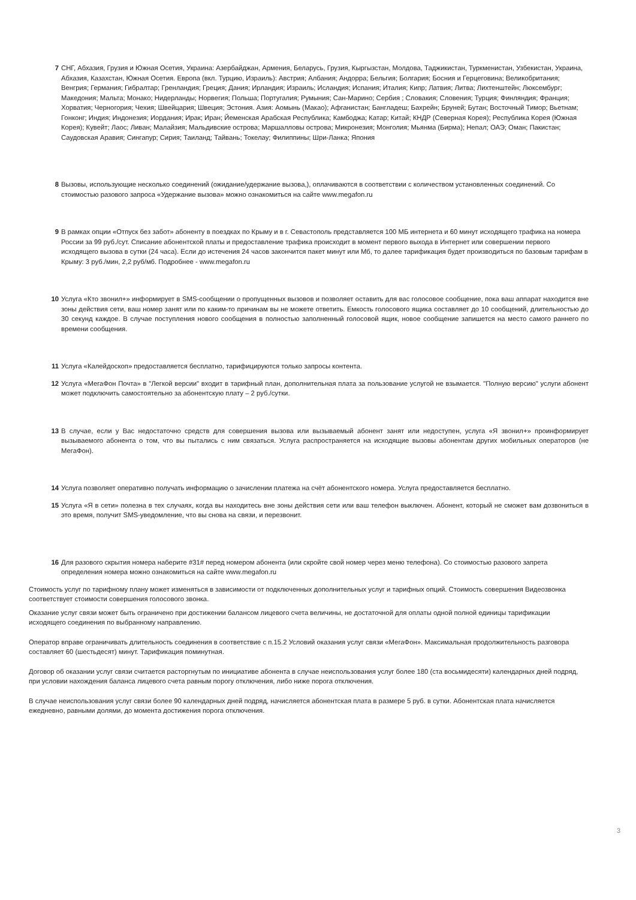7 СНГ, Абхазия, Грузия и Южная Осетия, Украина: Азербайджан, Армения, Беларусь, Грузия, Кыргызстан, Молдова, Таджикистан, Туркменистан, Узбекистан, Украина, Абхазия, Казахстан, Южная Осетия. Европа (вкл. Турцию, Израиль): Австрия; Албания; Андорра; Бельгия; Болгария; Босния и Герцеговина; Великобритания; Венгрия; Германия; Гибралтар; Гренландия; Греция; Дания; Ирландия; Израиль; Исландия; Испания; Италия; Кипр; Латвия; Литва; Лихтенштейн; Люксембург; Македония; Мальта; Монако; Нидерланды; Норвегия; Польша; Португалия; Румыния; Сан-Марино; Сербия ; Словакия; Словения; Турция; Финляндия; Франция; Хорватия; Черногория; Чехия; Швейцария; Швеция; Эстония. Азия: Аомынь (Макао); Афганистан; Бангладеш; Бахрейн; Бруней; Бутан; Восточный Тимор; Вьетнам; Гонконг; Индия; Индонезия; Иордания; Ирак; Иран; Йеменская Арабская Республика; Камбоджа; Катар; Китай; КНДР (Северная Корея); Республика Корея (Южная Корея); Кувейт; Лаос; Ливан; Малайзия; Мальдивские острова; Маршалловы острова; Микронезия; Монголия; Мьянма (Бирма); Непал; ОАЭ; Оман; Пакистан; Саудовская Аравия; Сингапур; Сирия; Таиланд; Тайвань; Токелау; Филиппины; Шри-Ланка; Япония
8 Вызовы, использующие несколько соединений (ожидание/удержание вызова,), оплачиваются в соответствии с количеством установленных соединений. Со стоимостью разового запроса «Удержание вызова» можно ознакомиться на сайте www.megafon.ru
9 В рамках опции «Отпуск без забот» абоненту в поездках по Крыму и в г. Севастополь представляется 100 МБ интернета и 60 минут исходящего трафика на номера России за 99 руб./сут. Списание абонентской платы и предоставление трафика происходит в момент первого выхода в Интернет или совершении первого исходящего вызова в сутки (24 часа). Если до истечения 24 часов закончится пакет минут или Мб, то далее тарификация будет производиться по базовым тарифам в Крыму: 3 руб./мин, 2,2 руб/мб. Подробнее - www.megafon.ru
10 Услуга «Кто звонил+» информирует в SMS-сообщении о пропущенных вызовов и позволяет оставить для вас голосовое сообщение, пока ваш аппарат находится вне зоны действия сети, ваш номер занят или по каким-то причинам вы не можете ответить. Емкость голосового ящика составляет до 10 сообщений, длительностью до 30 секунд каждое. В случае поступления нового сообщения в полностью заполненный голосовой ящик, новое сообщение запишется на место самого раннего по времени сообщения.
11 Услуга «Калейдоскоп» предоставляется бесплатно, тарифицируются только запросы контента.
12 Услуга «МегаФон Почта» в "Легкой версии" входит в тарифный план, дополнительная плата за пользование услугой не взымается. "Полную версию" услуги абонент может подключить самостоятельно за абонентскую плату – 2 руб./сутки.
13 В случае, если у Вас недостаточно средств для совершения вызова или вызываемый абонент занят или недоступен, услуга «Я звонил+» проинформирует вызываемого абонента о том, что вы пытались с ним связаться. Услуга распространяется на исходящие вызовы абонентам других мобильных операторов (не МегаФон).
14 Услуга позволяет оперативно получать информацию о зачислении платежа на счёт абонентского номера. Услуга предоставляется бесплатно.
15 Услуга «Я в сети» полезна в тех случаях, когда вы находитесь вне зоны действия сети или ваш телефон выключен. Абонент, который не сможет вам дозвониться в это время, получит SMS-уведомление, что вы снова на связи, и перезвонит.
16 Для разового скрытия номера наберите #31# перед номером абонента (или скройте свой номер через меню телефона). Со стоимостью разового запрета определения номера можно ознакомиться на сайте www.megafon.ru
Стоимость услуг по тарифному плану может изменяться в зависимости от подключенных дополнительных услуг и тарифных опций. Стоимость совершения Видеозвонка соответствует стоимости совершения голосового звонка.
Оказание услуг связи может быть ограничено при достижении балансом лицевого счета величины, не достаточной для оплаты одной полной единицы тарификации исходящего соединения по выбранному направлению.
Оператор вправе ограничивать длительность соединения в соответствие с п.15.2 Условий оказания услуг связи «МегаФон». Максимальная продолжительность разговора составляет 60 (шестьдесят) минут. Тарификация поминутная.
Договор об оказании услуг связи считается расторгнутым по инициативе абонента в случае неиспользования услуг более 180 (ста восьмидесяти) календарных дней подряд, при условии нахождения баланса лицевого счета равным порогу отключения, либо ниже порога отключения.
В случае неиспользования услуг связи более 90 календарных дней подряд, начисляется абонентская плата в размере 5 руб. в сутки. Абонентская плата начисляется ежедневно, равными долями, до момента достижения порога отключения.
3